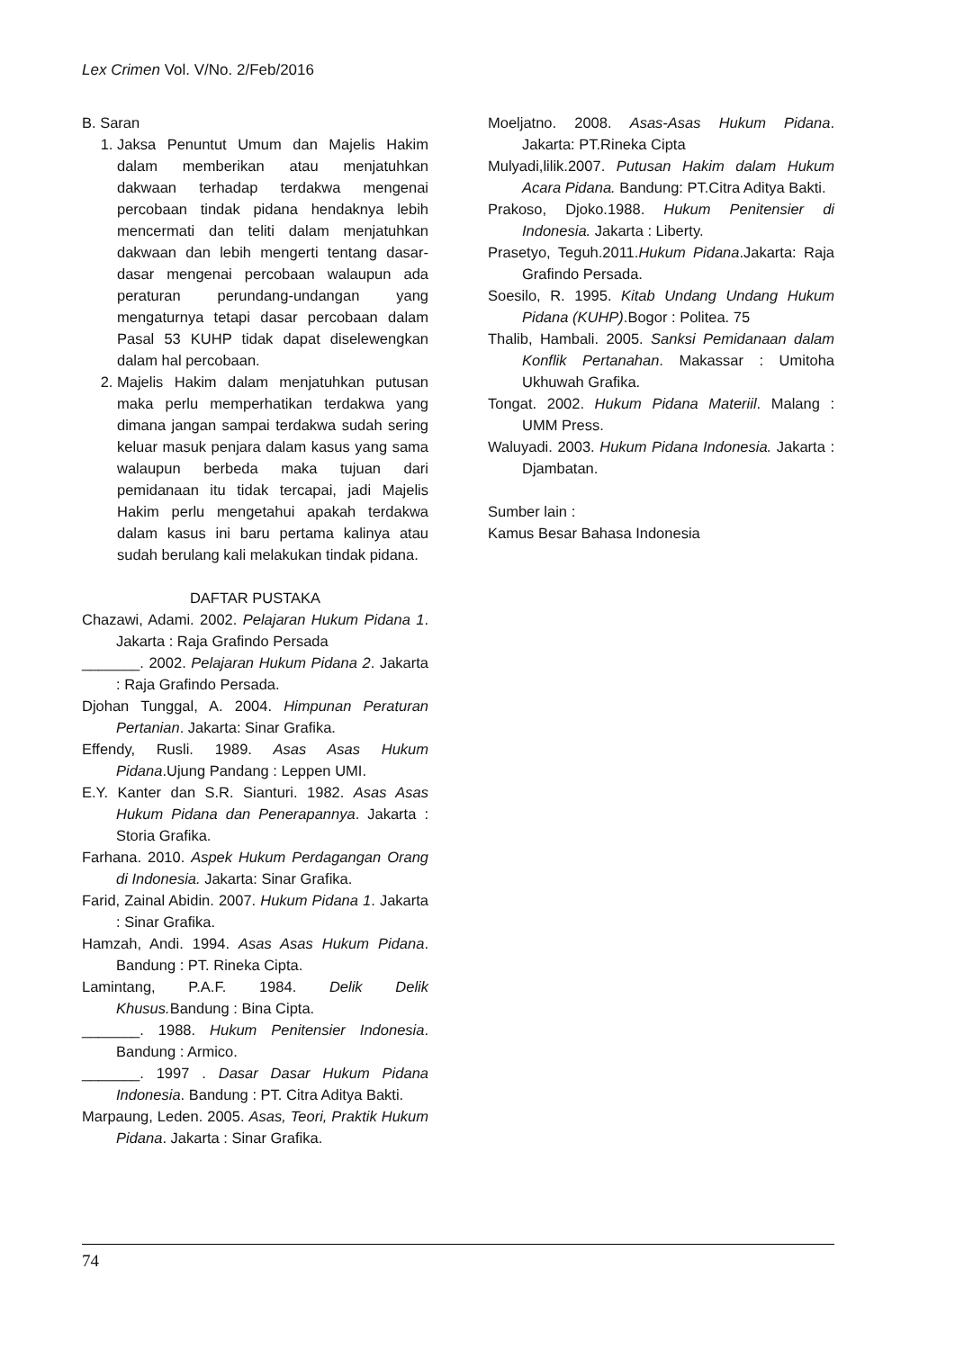Lex Crimen Vol. V/No. 2/Feb/2016
B. Saran
1. Jaksa Penuntut Umum dan Majelis Hakim dalam memberikan atau menjatuhkan dakwaan terhadap terdakwa mengenai percobaan tindak pidana hendaknya lebih mencermati dan teliti dalam menjatuhkan dakwaan dan lebih mengerti tentang dasar-dasar mengenai percobaan walaupun ada peraturan perundang-undangan yang mengaturnya tetapi dasar percobaan dalam Pasal 53 KUHP tidak dapat diselewengkan dalam hal percobaan.
2. Majelis Hakim dalam menjatuhkan putusan maka perlu memperhatikan terdakwa yang dimana jangan sampai terdakwa sudah sering keluar masuk penjara dalam kasus yang sama walaupun berbeda maka tujuan dari pemidanaan itu tidak tercapai, jadi Majelis Hakim perlu mengetahui apakah terdakwa dalam kasus ini baru pertama kalinya atau sudah berulang kali melakukan tindak pidana.
DAFTAR PUSTAKA
Chazawi, Adami. 2002. Pelajaran Hukum Pidana 1. Jakarta : Raja Grafindo Persada
_______. 2002. Pelajaran Hukum Pidana 2. Jakarta : Raja Grafindo Persada.
Djohan Tunggal, A. 2004. Himpunan Peraturan Pertanian. Jakarta: Sinar Grafika.
Effendy, Rusli. 1989. Asas Asas Hukum Pidana.Ujung Pandang : Leppen UMI.
E.Y. Kanter dan S.R. Sianturi. 1982. Asas Asas Hukum Pidana dan Penerapannya. Jakarta : Storia Grafika.
Farhana. 2010. Aspek Hukum Perdagangan Orang di Indonesia. Jakarta: Sinar Grafika.
Farid, Zainal Abidin. 2007. Hukum Pidana 1. Jakarta : Sinar Grafika.
Hamzah, Andi. 1994. Asas Asas Hukum Pidana. Bandung : PT. Rineka Cipta.
Lamintang, P.A.F. 1984. Delik Delik Khusus. Bandung : Bina Cipta.
_______. 1988. Hukum Penitensier Indonesia. Bandung : Armico.
_______. 1997 . Dasar Dasar Hukum Pidana Indonesia. Bandung : PT. Citra Aditya Bakti.
Marpaung, Leden. 2005. Asas, Teori, Praktik Hukum Pidana. Jakarta : Sinar Grafika.
Moeljatno. 2008. Asas-Asas Hukum Pidana. Jakarta: PT.Rineka Cipta
Mulyadi,lilik.2007. Putusan Hakim dalam Hukum Acara Pidana. Bandung: PT.Citra Aditya Bakti.
Prakoso, Djoko.1988. Hukum Penitensier di Indonesia. Jakarta : Liberty.
Prasetyo, Teguh.2011.Hukum Pidana.Jakarta: Raja Grafindo Persada.
Soesilo, R. 1995. Kitab Undang Undang Hukum Pidana (KUHP).Bogor : Politea. 75
Thalib, Hambali. 2005. Sanksi Pemidanaan dalam Konflik Pertanahan. Makassar : Umitoha Ukhuwah Grafika.
Tongat. 2002. Hukum Pidana Materiil. Malang : UMM Press.
Waluyadi. 2003. Hukum Pidana Indonesia. Jakarta : Djambatan.
Sumber lain :
Kamus Besar Bahasa Indonesia
74